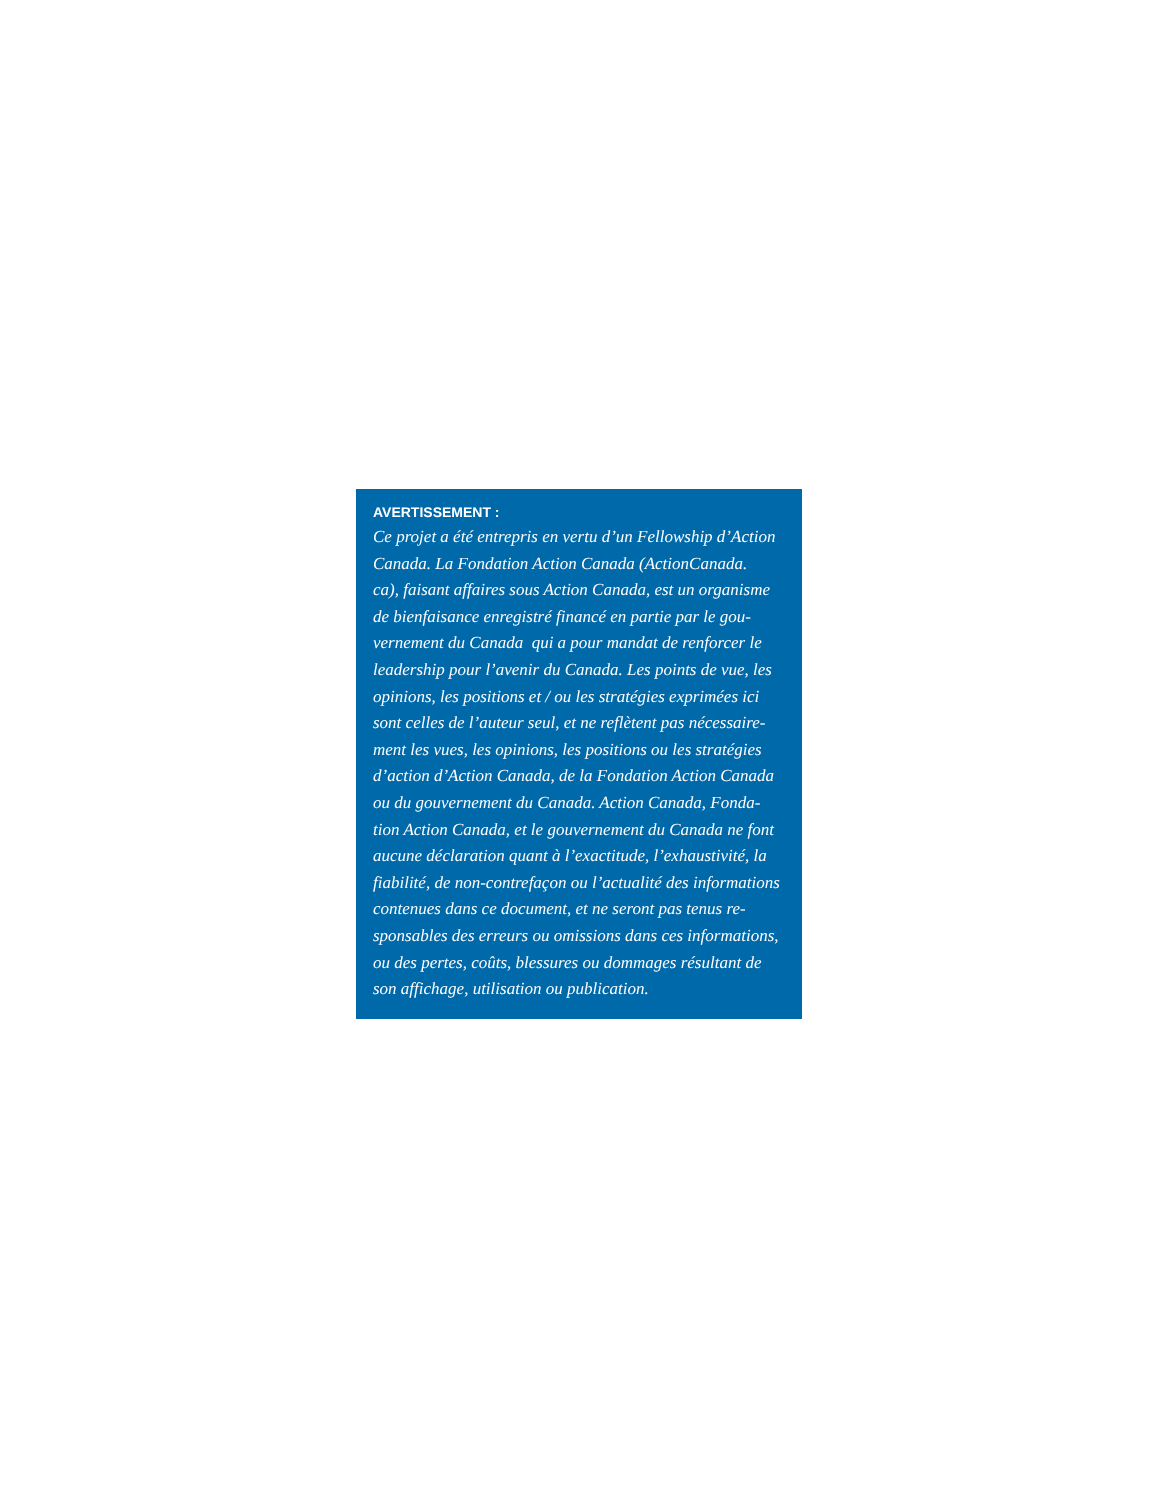AVERTISSEMENT :
Ce projet a été entrepris en vertu d’un Fellowship d’Action
Canada. La Fondation Action Canada (ActionCanada.
ca), faisant affaires sous Action Canada, est un organisme
de bienfaisance enregistré financé en partie par le gou-
vernement du Canada qui a pour mandat de renforcer le
leadership pour l’avenir du Canada. Les points de vue, les
opinions, les positions et / ou les stratégies exprimées ici
sont celles de l’auteur seul, et ne reflètent pas nécessaire-
ment les vues, les opinions, les positions ou les stratégies
d’action d’Action Canada, de la Fondation Action Canada
ou du gouvernement du Canada. Action Canada, Fonda-
tion Action Canada, et le gouvernement du Canada ne font
aucune déclaration quant à l’exactitude, l’exhaustivité, la
fiabilité, de non-contrefaçon ou l’actualité des informations
contenues dans ce document, et ne seront pas tenus re-
sponsables des erreurs ou omissions dans ces informations,
ou des pertes, coûts, blessures ou dommages résultant de
son affichage, utilisation ou publication.